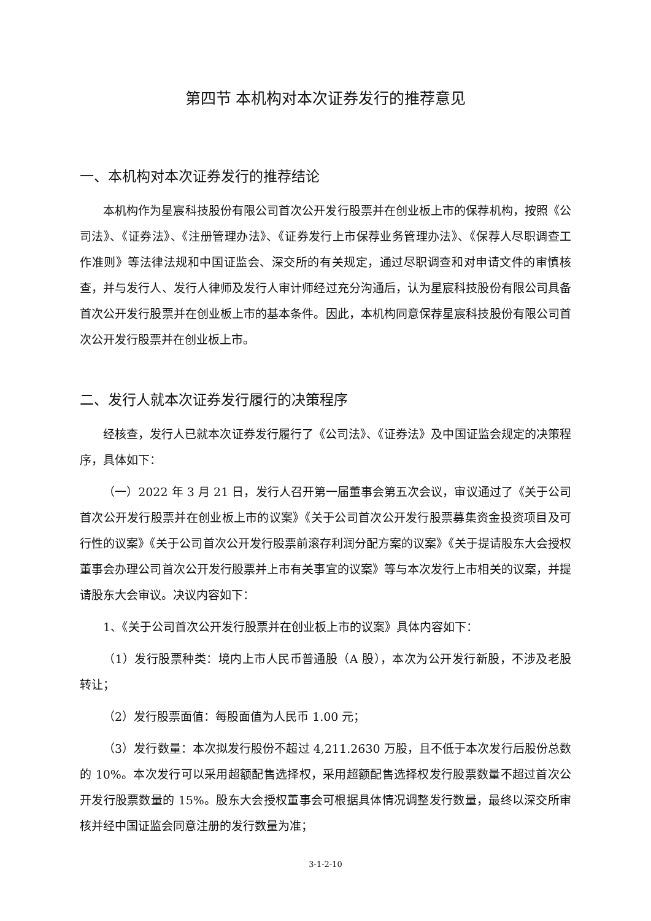第四节 本机构对本次证券发行的推荐意见
一、本机构对本次证券发行的推荐结论
本机构作为星宸科技股份有限公司首次公开发行股票并在创业板上市的保荐机构，按照《公司法》、《证券法》、《注册管理办法》、《证券发行上市保荐业务管理办法》、《保荐人尽职调查工作准则》等法律法规和中国证监会、深交所的有关规定，通过尽职调查和对申请文件的审慎核查，并与发行人、发行人律师及发行人审计师经过充分沟通后，认为星宸科技股份有限公司具备首次公开发行股票并在创业板上市的基本条件。因此，本机构同意保荐星宸科技股份有限公司首次公开发行股票并在创业板上市。
二、发行人就本次证券发行履行的决策程序
经核查，发行人已就本次证券发行履行了《公司法》、《证券法》及中国证监会规定的决策程序，具体如下：
（一）2022 年 3 月 21 日，发行人召开第一届董事会第五次会议，审议通过了《关于公司首次公开发行股票并在创业板上市的议案》《关于公司首次公开发行股票募集资金投资项目及可行性的议案》《关于公司首次公开发行股票前滚存利润分配方案的议案》《关于提请股东大会授权董事会办理公司首次公开发行股票并上市有关事宜的议案》等与本次发行上市相关的议案，并提请股东大会审议。决议内容如下：
1、《关于公司首次公开发行股票并在创业板上市的议案》具体内容如下：
（1）发行股票种类：境内上市人民币普通股（A 股），本次为公开发行新股，不涉及老股转让；
（2）发行股票面值：每股面值为人民币 1.00 元；
（3）发行数量：本次拟发行股份不超过 4,211.2630 万股，且不低于本次发行后股份总数的 10%。本次发行可以采用超额配售选择权，采用超额配售选择权发行股票数量不超过首次公开发行股票数量的 15%。股东大会授权董事会可根据具体情况调整发行数量，最终以深交所审核并经中国证监会同意注册的发行数量为准；
3-1-2-10